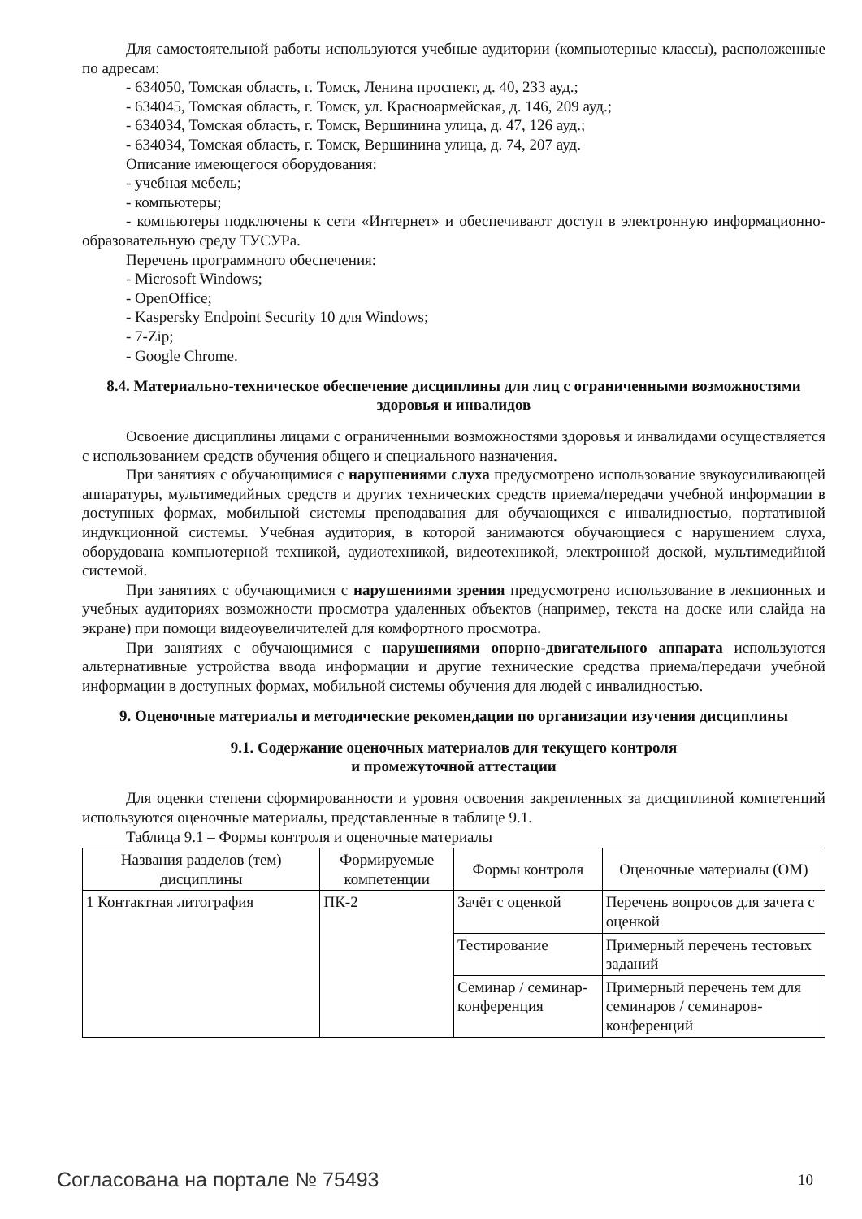Для самостоятельной работы используются учебные аудитории (компьютерные классы), расположенные по адресам:
- 634050, Томская область, г. Томск, Ленина проспект, д. 40, 233 ауд.;
- 634045, Томская область, г. Томск, ул. Красноармейская, д. 146, 209 ауд.;
- 634034, Томская область, г. Томск, Вершинина улица, д. 47, 126 ауд.;
- 634034, Томская область, г. Томск, Вершинина улица, д. 74, 207 ауд.
Описание имеющегося оборудования:
- учебная мебель;
- компьютеры;
- компьютеры подключены к сети «Интернет» и обеспечивают доступ в электронную информационно-образовательную среду ТУСУРа.
Перечень программного обеспечения:
- Microsoft Windows;
- OpenOffice;
- Kaspersky Endpoint Security 10 для Windows;
- 7-Zip;
- Google Chrome.
8.4. Материально-техническое обеспечение дисциплины для лиц с ограниченными возможностями здоровья и инвалидов
Освоение дисциплины лицами с ограниченными возможностями здоровья и инвалидами осуществляется с использованием средств обучения общего и специального назначения.
При занятиях с обучающимися с нарушениями слуха предусмотрено использование звукоусиливающей аппаратуры, мультимедийных средств и других технических средств приема/передачи учебной информации в доступных формах, мобильной системы преподавания для обучающихся с инвалидностью, портативной индукционной системы. Учебная аудитория, в которой занимаются обучающиеся с нарушением слуха, оборудована компьютерной техникой, аудиотехникой, видеотехникой, электронной доской, мультимедийной системой.
При занятиях с обучающимися с нарушениями зрения предусмотрено использование в лекционных и учебных аудиториях возможности просмотра удаленных объектов (например, текста на доске или слайда на экране) при помощи видеоувеличителей для комфортного просмотра.
При занятиях с обучающимися с нарушениями опорно-двигательного аппарата используются альтернативные устройства ввода информации и другие технические средства приема/передачи учебной информации в доступных формах, мобильной системы обучения для людей с инвалидностью.
9. Оценочные материалы и методические рекомендации по организации изучения дисциплины
9.1. Содержание оценочных материалов для текущего контроля
и промежуточной аттестации
Для оценки степени сформированности и уровня освоения закрепленных за дисциплиной компетенций используются оценочные материалы, представленные в таблице 9.1.
Таблица 9.1 – Формы контроля и оценочные материалы
| Названия разделов (тем) дисциплины | Формируемые компетенции | Формы контроля | Оценочные материалы (ОМ) |
| --- | --- | --- | --- |
| 1 Контактная литография | ПК-2 | Зачёт с оценкой | Перечень вопросов для зачета с оценкой |
| | | Тестирование | Примерный перечень тестовых заданий |
| | | Семинар / семинар-конференция | Примерный перечень тем для семинаров / семинаров-конференций |
Согласована на портале № 75493 10